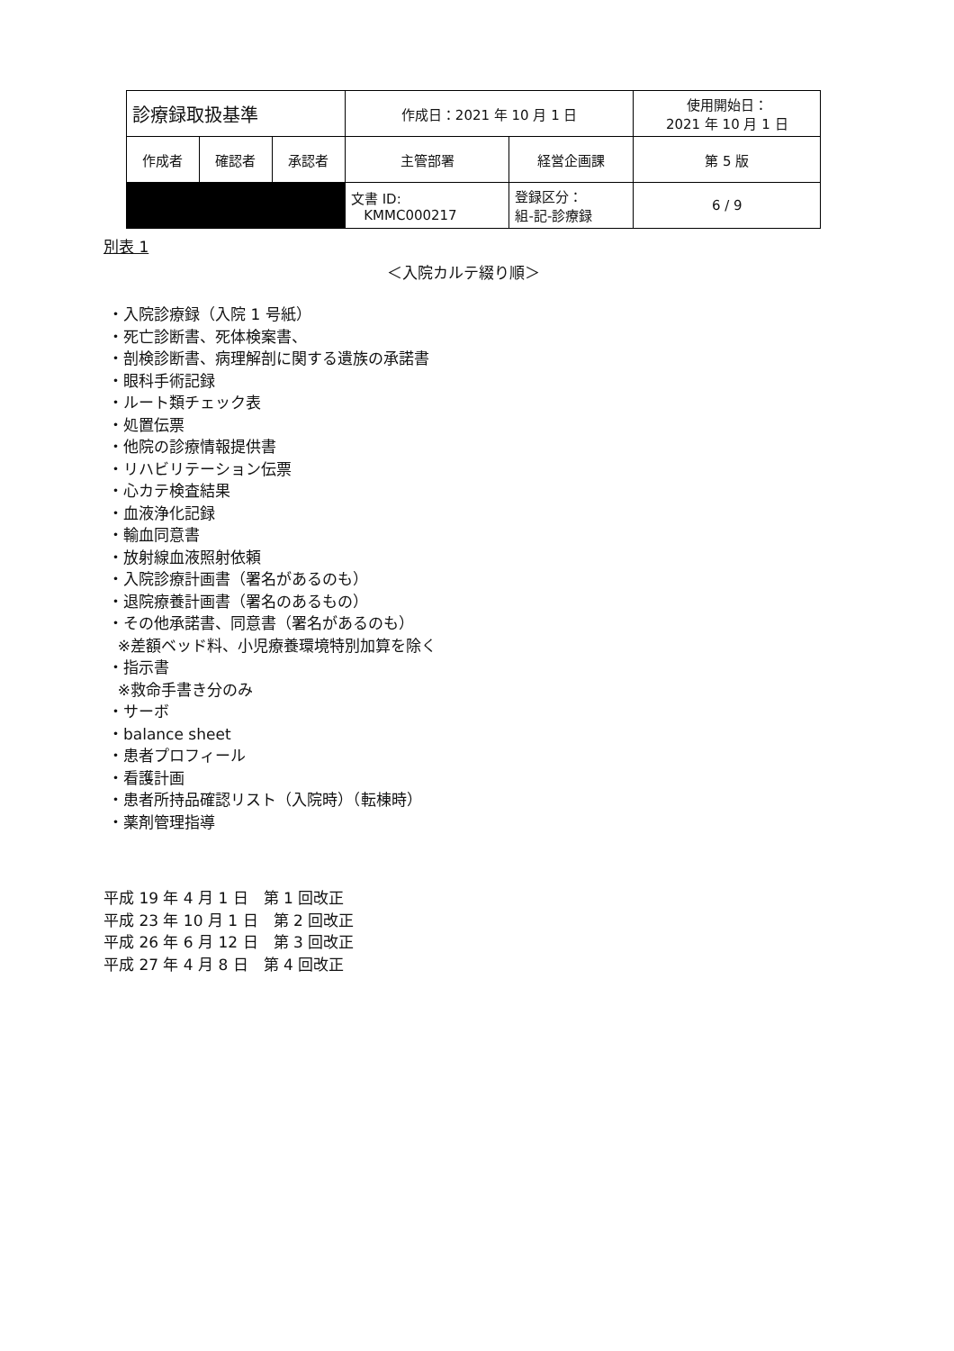| 診療録取扱基準 | | | 作成日：2021 年 10 月 1 日 | | 使用開始日： 2021 年 10 月 1 日 |
| 作成者 | 確認者 | 承認者 | 主管部署 | 経営企画課 | 第 5 版 |
| | | | 文書 ID: KMMC000217 | 登録区分： 組-記-診療録 | 6 / 9 |
別表 1
＜入院カルテ綴り順＞
・入院診療録（入院 1 号紙）
・死亡診断書、死体検案書、
・剖検診断書、病理解剖に関する遺族の承諾書
・眼科手術記録
・ルート類チェック表
・処置伝票
・他院の診療情報提供書
・リハビリテーション伝票
・心カテ検査結果
・血液浄化記録
・輸血同意書
・放射線血液照射依頼
・入院診療計画書（署名があるのも）
・退院療養計画書（署名のあるもの）
・その他承諾書、同意書（署名があるのも）
※差額ベッド料、小児療養環境特別加算を除く
・指示書
※救命手書き分のみ
・サーボ
・balance sheet
・患者プロフィール
・看護計画
・患者所持品確認リスト（入院時）（転棟時）
・薬剤管理指導
平成 19 年 4 月 1 日　第 1 回改正
平成 23 年 10 月 1 日　第 2 回改正
平成 26 年 6 月 12 日　第 3 回改正
平成 27 年 4 月 8 日　第 4 回改正